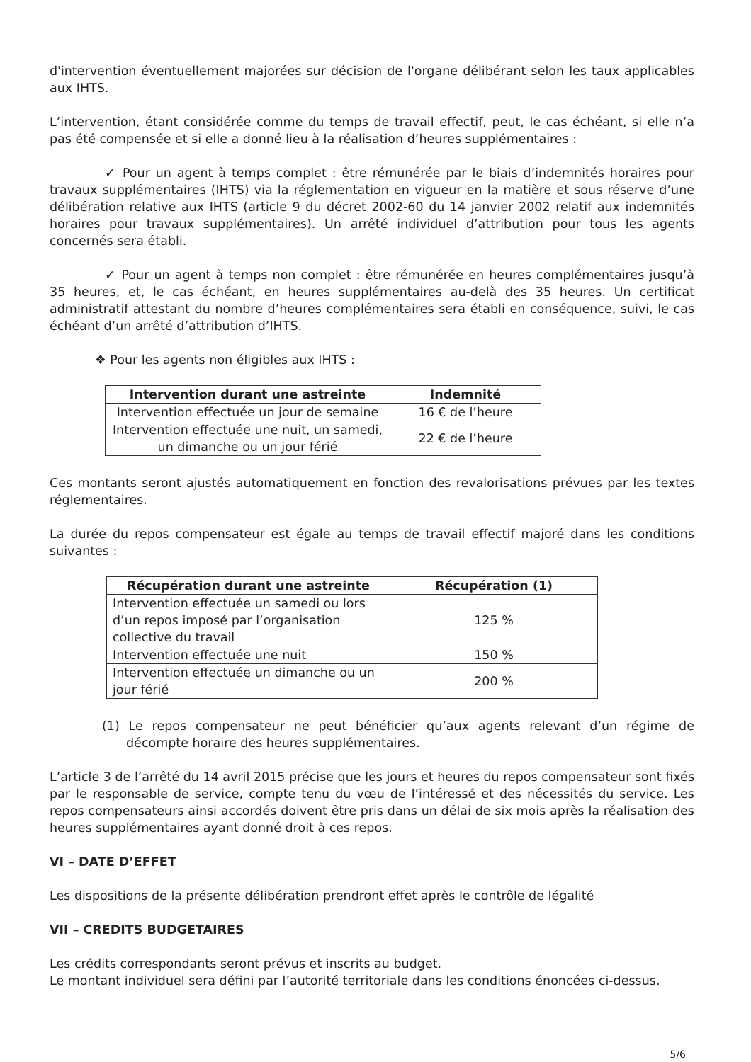d'intervention éventuellement majorées sur décision de l'organe délibérant selon les taux applicables aux IHTS.
L’intervention, étant considérée comme du temps de travail effectif, peut, le cas échéant, si elle n’a pas été compensée et si elle a donné lieu à la réalisation d’heures supplémentaires :
✓ Pour un agent à temps complet : être rémunérée par le biais d’indemnités horaires pour travaux supplémentaires (IHTS) via la réglementation en vigueur en la matière et sous réserve d’une délibération relative aux IHTS (article 9 du décret 2002-60 du 14 janvier 2002 relatif aux indemnités horaires pour travaux supplémentaires). Un arrêté individuel d’attribution pour tous les agents concernés sera établi.
✓ Pour un agent à temps non complet : être rémunérée en heures complémentaires jusqu’à 35 heures, et, le cas échéant, en heures supplémentaires au-delà des 35 heures. Un certificat administratif attestant du nombre d’heures complémentaires sera établi en conséquence, suivi, le cas échéant d’un arrêté d’attribution d’IHTS.
❖ Pour les agents non éligibles aux IHTS :
| Intervention durant une astreinte | Indemnité |
| --- | --- |
| Intervention effectuée un jour de semaine | 16 € de l’heure |
| Intervention effectuée une nuit, un samedi, un dimanche ou un jour férié | 22 € de l’heure |
Ces montants seront ajustés automatiquement en fonction des revalorisations prévues par les textes réglementaires.
La durée du repos compensateur est égale au temps de travail effectif majoré dans les conditions suivantes :
| Récupération durant une astreinte | Récupération (1) |
| --- | --- |
| Intervention effectuée un samedi ou lors d’un repos imposé par l’organisation collective du travail | 125 % |
| Intervention effectuée une nuit | 150 % |
| Intervention effectuée un dimanche ou un jour férié | 200 % |
(1) Le repos compensateur ne peut bénéficier qu’aux agents relevant d’un régime de décompte horaire des heures supplémentaires.
L’article 3 de l’arrêté du 14 avril 2015 précise que les jours et heures du repos compensateur sont fixés par le responsable de service, compte tenu du vœu de l’intéressé et des nécessités du service. Les repos compensateurs ainsi accordés doivent être pris dans un délai de six mois après la réalisation des heures supplémentaires ayant donné droit à ces repos.
VI – DATE D’EFFET
Les dispositions de la présente délibération prendront effet après le contrôle de légalité
VII – CREDITS BUDGETAIRES
Les crédits correspondants seront prévus et inscrits au budget.
Le montant individuel sera défini par l’autorité territoriale dans les conditions énoncées ci-dessus.
5/6